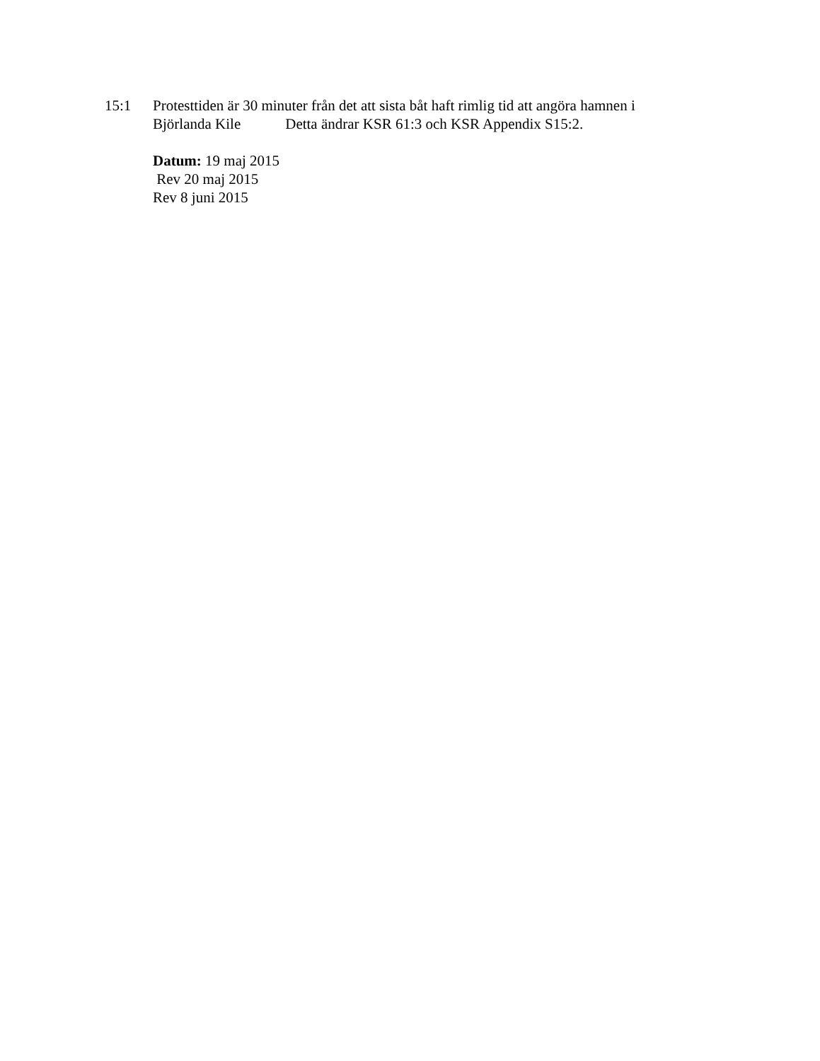15:1 Protesttiden är 30 minuter från det att sista båt haft rimlig tid att angöra hamnen i Björlanda Kile Detta ändrar KSR 61:3 och KSR Appendix S15:2.
Datum: 19 maj 2015
Rev 20 maj 2015
Rev 8 juni 2015